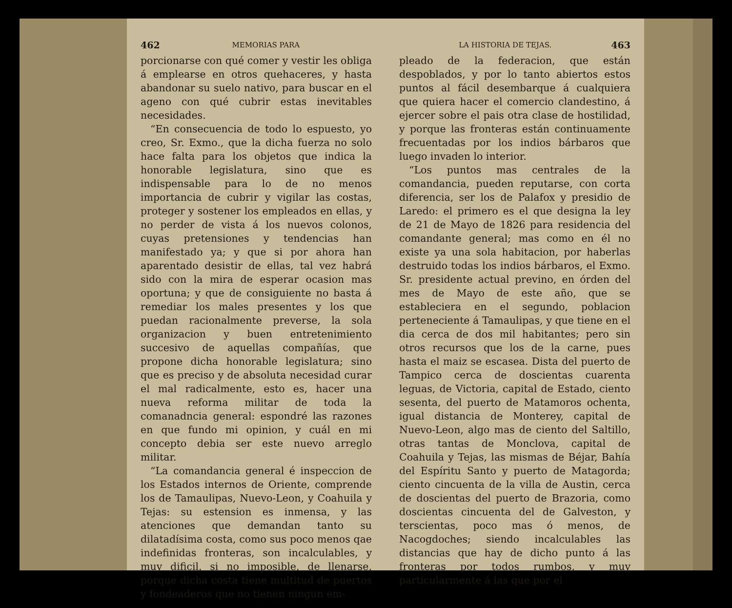462 MEMORIAS PARA
porcionarse con qué comer y vestir les obliga á emplearse en otros quehaceres, y hasta abandonar su suelo nativo, para buscar en el ageno con qué cubrir estas inevitables necesidades.
“En consecuencia de todo lo espuesto, yo creo, Sr. Exmo., que la dicha fuerza no solo hace falta para los objetos que indica la honorable legislatura, sino que es indispensable para lo de no menos importancia de cubrir y vigilar las costas, proteger y sostener los empleados en ellas, y no perder de vista á los nuevos colonos, cuyas pretensiones y tendencias han manifestado ya; y que si por ahora han aparentado desistir de ellas, tal vez habrá sido con la mira de esperar ocasion mas oportuna; y que de consiguiente no basta á remediar los males presentes y los que puedan racionalmente preverse, la sola organizacion y buen entretenimiento succesivo de aquellas compañías, que propone dicha honorable legislatura; sino que es preciso y de absoluta necesidad curar el mal radicalmente, esto es, hacer una nueva reforma militar de toda la comanadncia general: espondré las razones en que fundo mi opinion, y cuál en mi concepto debia ser este nuevo arreglo militar.
“La comandancia general é inspeccion de los Estados internos de Oriente, comprende los de Tamaulipas, Nuevo-Leon, y Coahuila y Tejas: su estension es inmensa, y las atenciones que demandan tanto su dilatadísima costa, como sus poco menos qae indefinidas fronteras, son incalculables, y muy dificil, si no imposible, de llenarse, porque dicha costa tiene multitud de puertos y fondeaderos que no tienen ningun em-
LA HISTORIA DE TEJAS. 463
pleado de la federacion, que están despoblados, y por lo tanto abiertos estos puntos al fácil desembarque á cualquiera que quiera hacer el comercio clandestino, á ejercer sobre el pais otra clase de hostilidad, y porque las fronteras están continuamente frecuentadas por los indios bárbaros que luego invaden lo interior.
“Los puntos mas centrales de la comandancia, pueden reputarse, con corta diferencia, ser los de Palafox y presidio de Laredo: el primero es el que designa la ley de 21 de Mayo de 1826 para residencia del comandante general; mas como en él no existe ya una sola habitacion, por haberlas destruido todas los indios bárbaros, el Exmo. Sr. presidente actual previno, en órden del mes de Mayo de este año, que se estableciera en el segundo, poblacion perteneciente á Tamaulipas, y que tiene en el dia cerca de dos mil habitantes; pero sin otros recursos que los de la carne, pues hasta el maiz se escasea. Dista del puerto de Tampico cerca de doscientas cuarenta leguas, de Victoria, capital de Estado, ciento sesenta, del puerto de Matamoros ochenta, igual distancia de Monterey, capital de Nuevo-Leon, algo mas de ciento del Saltillo, otras tantas de Monclova, capital de Coahuila y Tejas, las mismas de Béjar, Bahía del Espíritu Santo y puerto de Matagorda; ciento cincuenta de la villa de Austin, cerca de doscientas del puerto de Brazoria, como doscientas cincuenta del de Galveston, y terscientas, poco mas ó menos, de Nacogdoches; siendo incalculables las distancias que hay de dicho punto á las fronteras por todos rumbos, y muy particularmente á las que por el